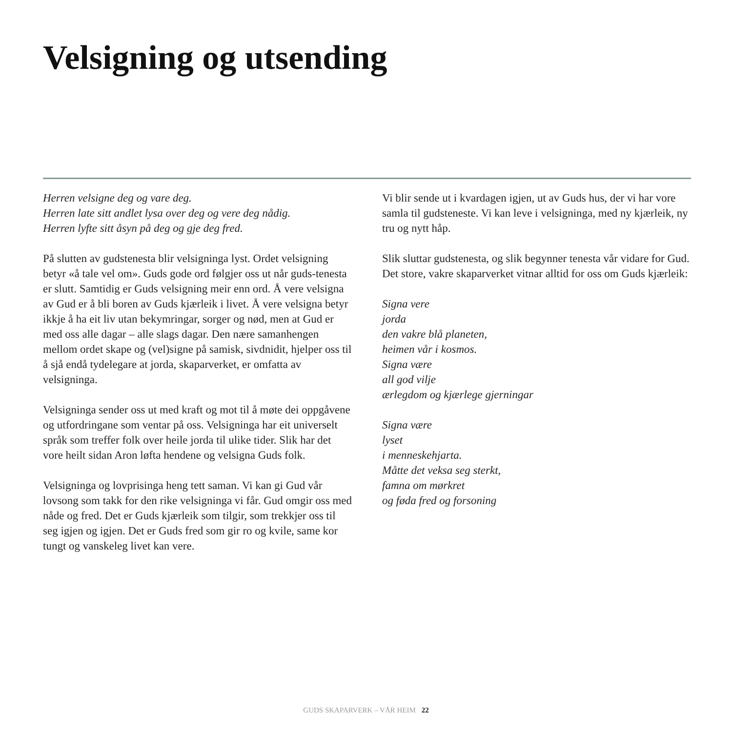Velsigning og utsending
Herren velsigne deg og vare deg.
Herren late sitt andlet lysa over deg og vere deg nådig.
Herren lyfte sitt åsyn på deg og gje deg fred.
På slutten av gudstenesta blir velsigninga lyst. Ordet velsigning betyr «å tale vel om». Guds gode ord følgjer oss ut når guds-tenesta er slutt. Samtidig er Guds velsigning meir enn ord. Å vere velsigna av Gud er å bli boren av Guds kjærleik i livet. Å vere velsigna betyr ikkje å ha eit liv utan bekymringar, sorger og nød, men at Gud er med oss alle dagar – alle slags dagar. Den nære samanhengen mellom ordet skape og (vel)signe på samisk, sivdnidit, hjelper oss til å sjå endå tydelegare at jorda, skaparverket, er omfatta av velsigninga.
Velsigninga sender oss ut med kraft og mot til å møte dei oppgåvene og utfordringane som ventar på oss. Velsigninga har eit universelt språk som treffer folk over heile jorda til ulike tider. Slik har det vore heilt sidan Aron løfta hendene og velsigna Guds folk.
Velsigninga og lovprisinga heng tett saman. Vi kan gi Gud vår lovsong som takk for den rike velsigninga vi får. Gud omgir oss med nåde og fred. Det er Guds kjærleik som tilgir, som trekkjer oss til seg igjen og igjen. Det er Guds fred som gir ro og kvile, same kor tungt og vanskeleg livet kan vere.
Vi blir sende ut i kvardagen igjen, ut av Guds hus, der vi har vore samla til gudsteneste. Vi kan leve i velsigninga, med ny kjærleik, ny tru og nytt håp.
Slik sluttar gudstenesta, og slik begynner tenesta vår vidare for Gud. Det store, vakre skaparverket vitnar alltid for oss om Guds kjærleik:
Signa vere
jorda
den vakre blå planeten,
heimen vår i kosmos.
Signa være
all god vilje
ærlegdom og kjærlege gjerningar
Signa være
lyset
i menneskehjarta.
Måtte det veksa seg sterkt,
famna om mørkret
og føda fred og forsoning
GUDS SKAPARVERK – VÅR HEIM 22